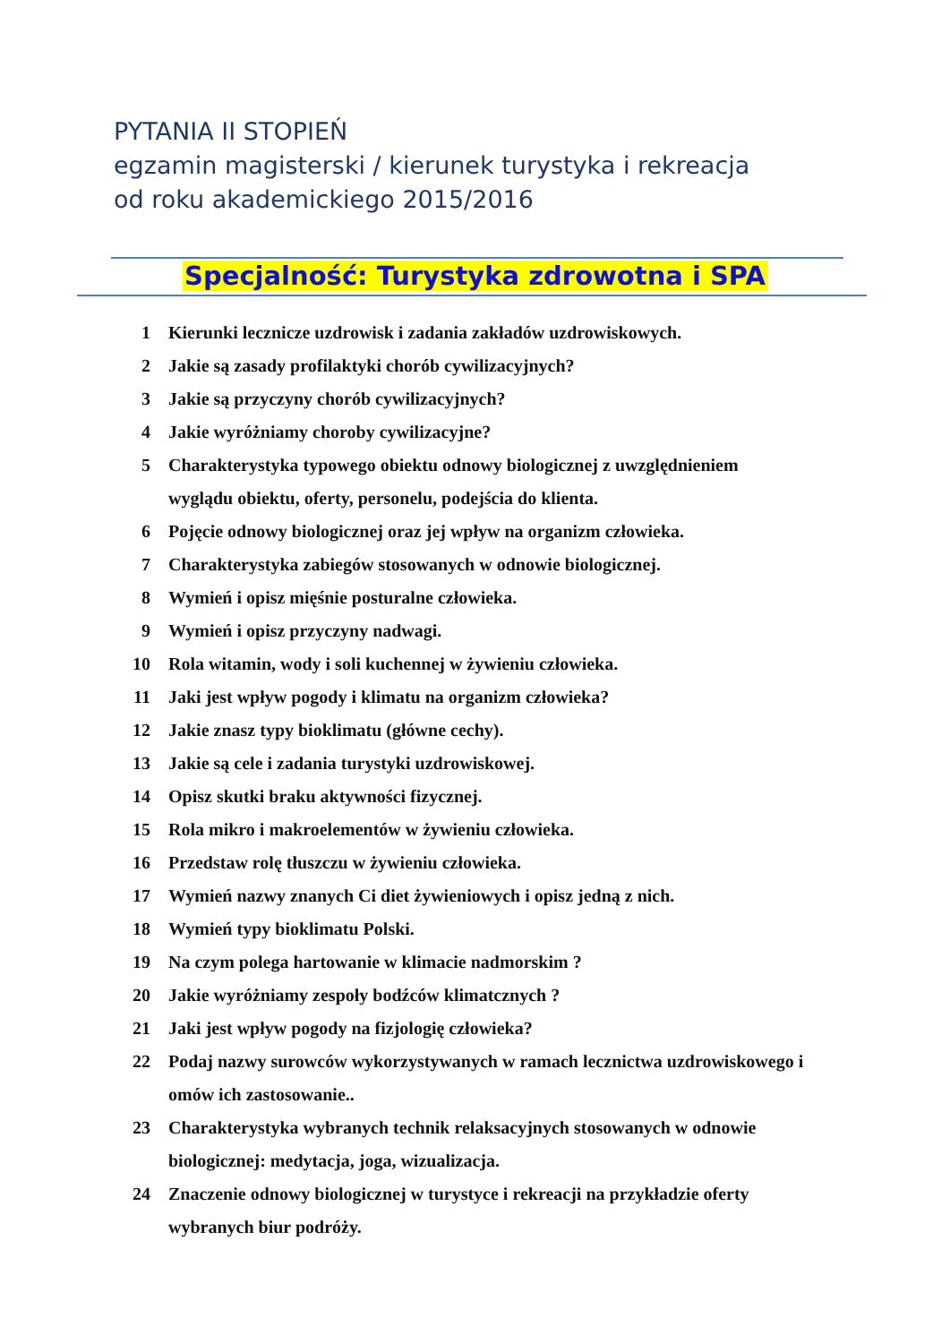PYTANIA II STOPIEŃ
egzamin magisterski / kierunek turystyka i rekreacja
od roku akademickiego 2015/2016
Specjalność: Turystyka zdrowotna i SPA
1 Kierunki lecznicze uzdrowisk i zadania zakładów uzdrowiskowych.
2 Jakie są zasady profilaktyki chorób cywilizacyjnych?
3 Jakie są przyczyny chorób cywilizacyjnych?
4 Jakie wyróżniamy choroby cywilizacyjne?
5 Charakterystyka typowego obiektu odnowy biologicznej z uwzględnieniem wyglądu obiektu, oferty, personelu, podejścia do klienta.
6 Pojęcie odnowy biologicznej oraz jej wpływ na organizm człowieka.
7 Charakterystyka zabiegów stosowanych w odnowie biologicznej.
8 Wymień i opisz mięśnie posturalne człowieka.
9 Wymień i opisz przyczyny nadwagi.
10 Rola witamin, wody i soli kuchennej w żywieniu człowieka.
11 Jaki jest wpływ pogody i klimatu na organizm człowieka?
12 Jakie znasz typy bioklimatu (główne cechy).
13 Jakie są cele i zadania turystyki uzdrowiskowej.
14 Opisz skutki braku aktywności fizycznej.
15 Rola mikro i makroelementów w żywieniu człowieka.
16 Przedstaw rolę tłuszczu w żywieniu człowieka.
17 Wymień nazwy znanych Ci diet żywieniowych i opisz jedną z nich.
18 Wymień typy bioklimatu Polski.
19 Na czym polega hartowanie w klimacie nadmorskim ?
20 Jakie wyróżniamy zespoły bodźców klimatcznych ?
21 Jaki jest wpływ pogody na fizjologię człowieka?
22 Podaj nazwy surowców wykorzystywanych w ramach lecznictwa uzdrowiskowego i omów ich zastosowanie..
23 Charakterystyka wybranych technik relaksacyjnych stosowanych w odnowie biologicznej: medytacja, joga, wizualizacja.
24 Znaczenie odnowy biologicznej w turystyce i rekreacji na przykładzie oferty wybranych biur podróży.